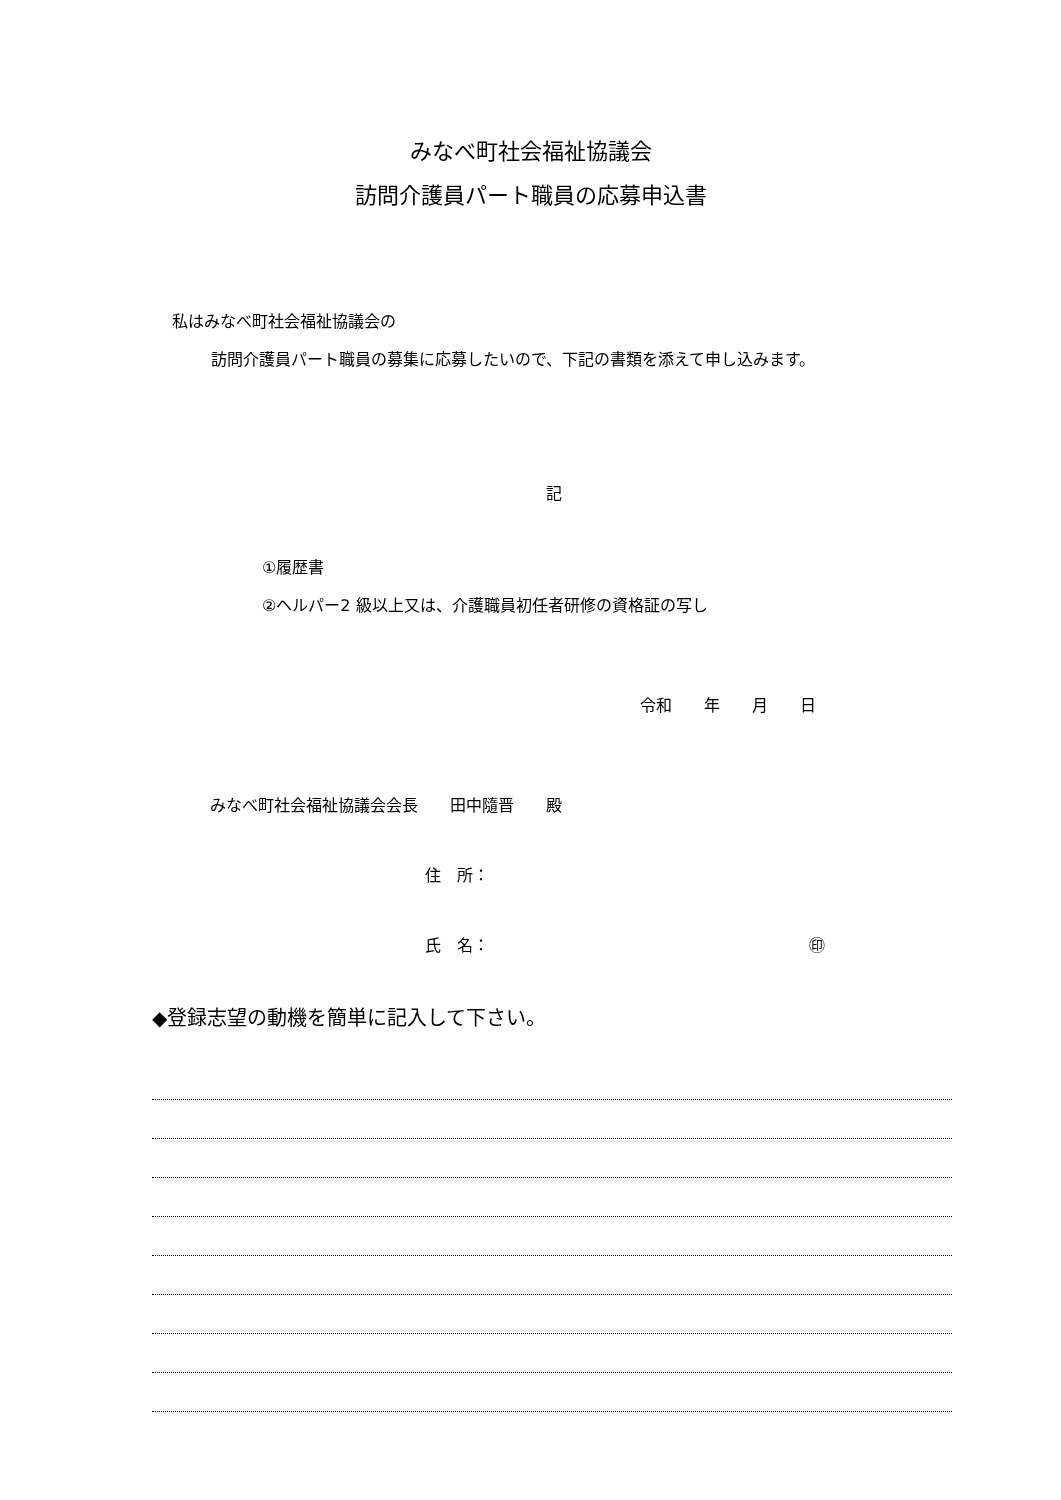みなべ町社会福祉協議会
訪問介護員パート職員の応募申込書
私はみなべ町社会福祉協議会の
訪問介護員パート職員の募集に応募したいので、下記の書類を添えて申し込みます。
記
①履歴書
②ヘルパー2 級以上又は、介護職員初任者研修の資格証の写し
令和　　年　　月　　日
みなべ町社会福祉協議会会長　　田中隨晋　　殿
住　所：
氏　名： ㊞
◆登録志望の動機を簡単に記入して下さい。